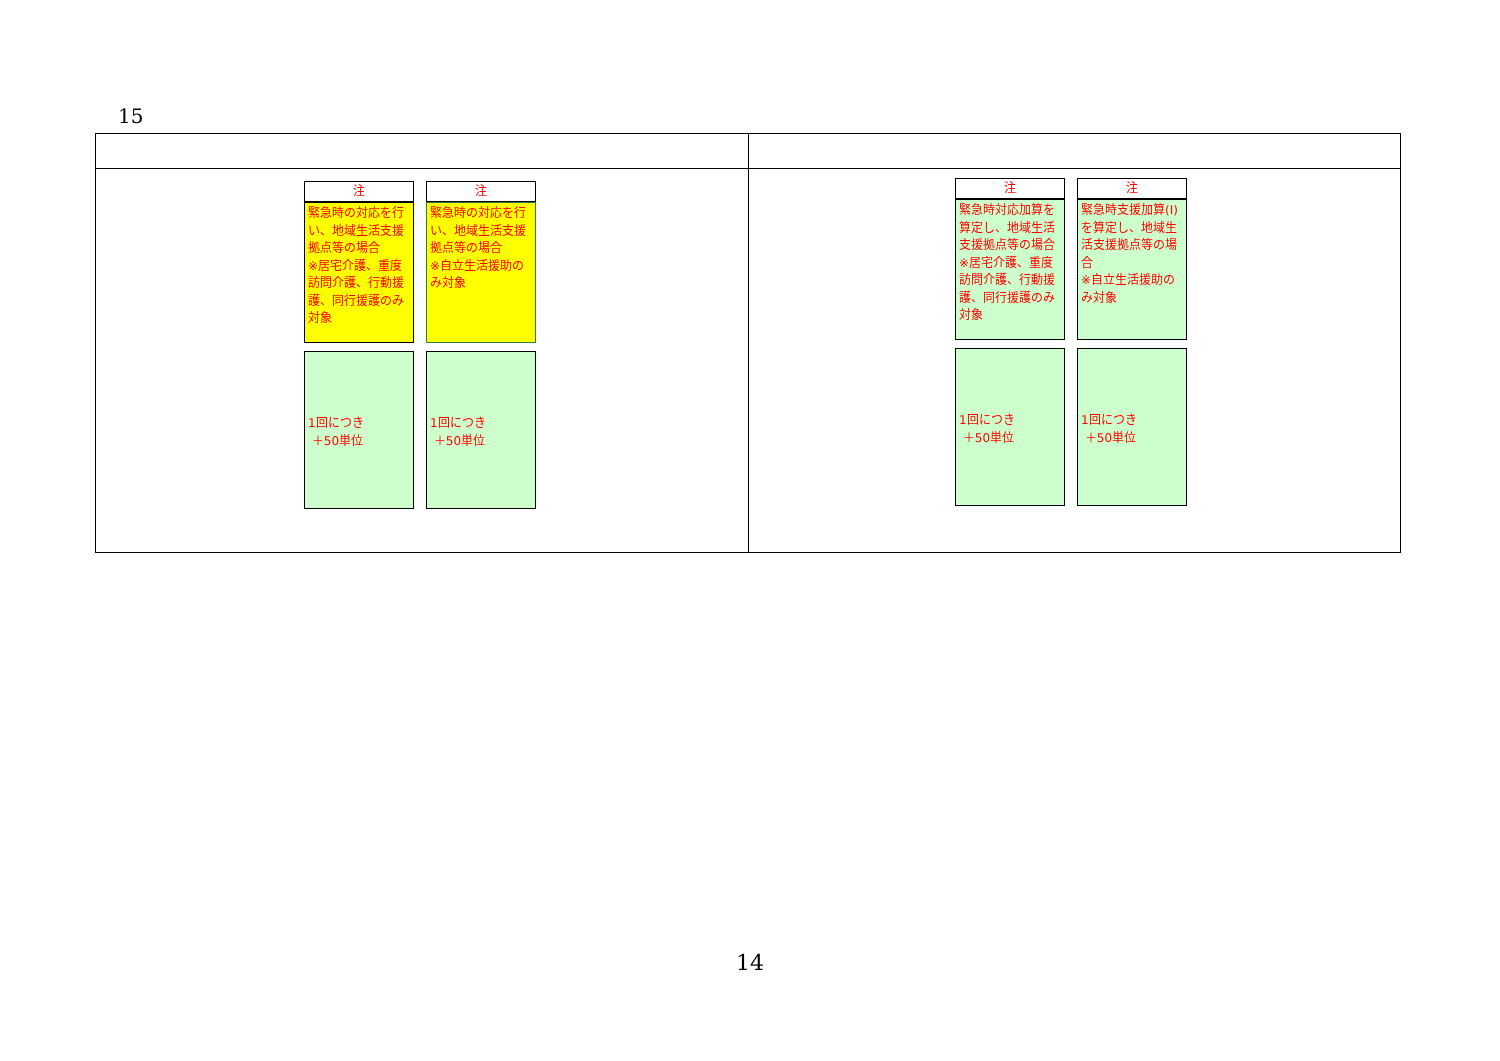15
| 注 緊急時の対応を行い、地域生活支援拠点等の場合 ※居宅介護、重度訪問介護、行動援護、同行援護のみ対象 1回につき ＋50単位 注 緊急時の対応を行い、地域生活支援拠点等の場合 ※自立生活援助のみ対象 1回につき ＋50単位 | 注 緊急時対応加算を算定し、地域生活支援拠点等の場合 ※居宅介護、重度訪問介護、行動援護、同行援護のみ対象 1回につき ＋50単位 注 緊急時支援加算(Ⅰ)を算定し、地域生活支援拠点等の場合 ※自立生活援助のみ対象 1回につき ＋50単位 |
14